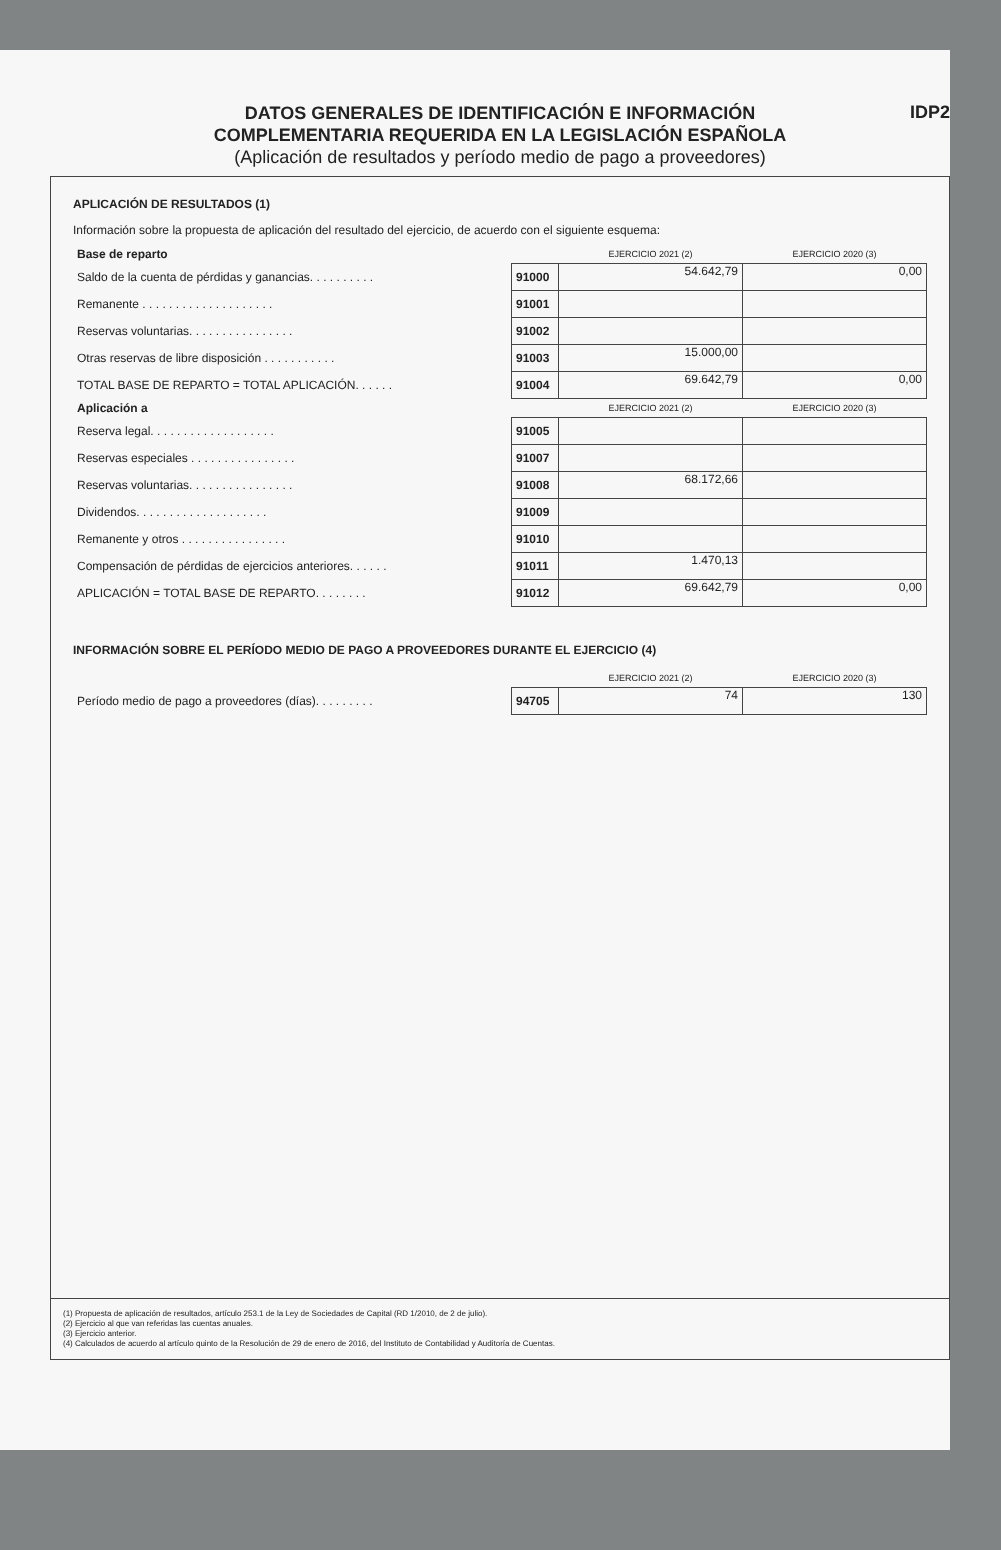DATOS GENERALES DE IDENTIFICACIÓN E INFORMACIÓN
COMPLEMENTARIA REQUERIDA EN LA LEGISLACIÓN ESPAÑOLA
(Aplicación de resultados y período medio de pago a proveedores)
IDP2
APLICACIÓN DE RESULTADOS (1)
Información sobre la propuesta de aplicación del resultado del ejercicio, de acuerdo con el siguiente esquema:
| Base de reparto | | EJERCICIO 2021 (2) | EJERCICIO 2020 (3) |
| Saldo de la cuenta de pérdidas y ganancias. . . . . . . . . . | 91000 | 54.642,79 | 0,00 |
| Remanente . . . . . . . . . . . . . . . . . . . . | 91001 | | |
| Reservas voluntarias. . . . . . . . . . . . . . . . | 91002 | | |
| Otras reservas de libre disposición . . . . . . . . . . . | 91003 | 15.000,00 | |
| TOTAL BASE DE REPARTO = TOTAL APLICACIÓN. . . . . . | 91004 | 69.642,79 | 0,00 |
| Aplicación a | | EJERCICIO 2021 (2) | EJERCICIO 2020 (3) |
| Reserva legal. . . . . . . . . . . . . . . . . . . | 91005 | | |
| Reservas especiales . . . . . . . . . . . . . . . . | 91007 | | |
| Reservas voluntarias. . . . . . . . . . . . . . . . | 91008 | 68.172,66 | |
| Dividendos. . . . . . . . . . . . . . . . . . . . | 91009 | | |
| Remanente y otros . . . . . . . . . . . . . . . . | 91010 | | |
| Compensación de pérdidas de ejercicios anteriores. . . . . . | 91011 | 1.470,13 | |
| APLICACIÓN = TOTAL BASE DE REPARTO. . . . . . . . | 91012 | 69.642,79 | 0,00 |
INFORMACIÓN SOBRE EL PERÍODO MEDIO DE PAGO A PROVEEDORES DURANTE EL EJERCICIO (4)
| | | EJERCICIO 2021 (2) | EJERCICIO 2020 (3) |
| Período medio de pago a proveedores (días). . . . . . . . . | 94705 | 74 | 130 |
(1) Propuesta de aplicación de resultados, artículo 253.1 de la Ley de Sociedades de Capital (RD 1/2010, de 2 de julio).
(2) Ejercicio al que van referidas las cuentas anuales.
(3) Ejercicio anterior.
(4) Calculados de acuerdo al artículo quinto de la Resolución de 29 de enero de 2016, del Instituto de Contabilidad y Auditoría de Cuentas.